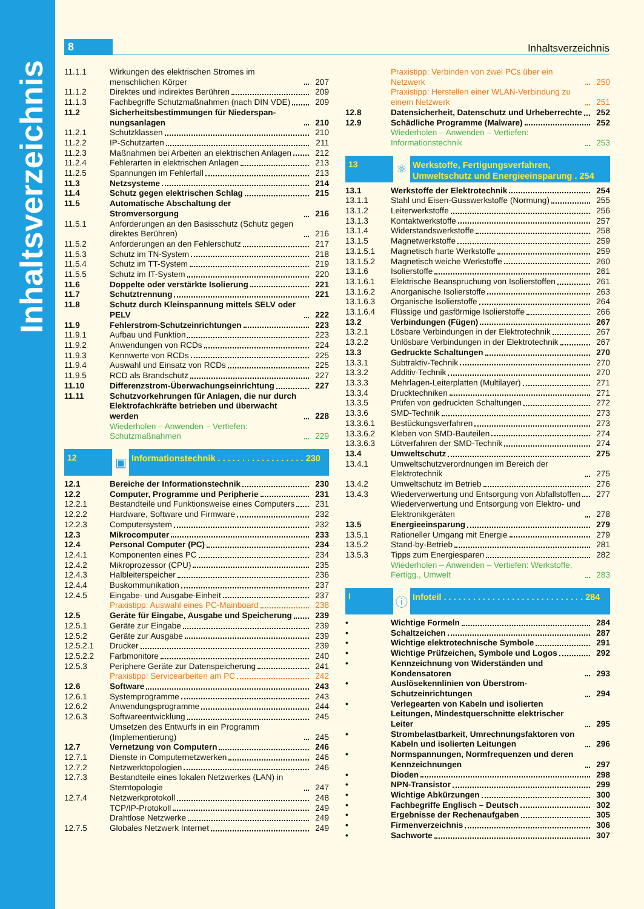Inhaltsverzeichnis
8
Inhaltsverzeichnis
| 11.1.1 | Wirkungen des elektrischen Stromes im menschlichen Körper | 207 |
| 11.1.2 | Direktes und indirektes Berühren | 209 |
| 11.1.3 | Fachbegriffe Schutzmaßnahmen (nach DIN VDE) | 209 |
| 11.2 | Sicherheitsbestimmungen für Niederspan­nungsanlagen | 210 |
| 11.2.1 | Schutzklassen | 210 |
| 11.2.2 | IP-Schutzarten | 211 |
| 11.2.3 | Maßnahmen bei Arbeiten an elektrischen Anlagen | 212 |
| 11.2.4 | Fehlerarten in elektrischen Anlagen | 213 |
| 11.2.5 | Spannungen im Fehlerfall | 213 |
| 11.3 | Netzsysteme | 214 |
| 11.4 | Schutz gegen elektrischen Schlag | 215 |
| 11.5 | Automatische Abschaltung der Stromversorgung | 216 |
| 11.5.1 | Anforderungen an den Basisschutz (Schutz gegen direktes Berühren) | 216 |
| 11.5.2 | Anforderungen an den Fehlerschutz | 217 |
| 11.5.3 | Schutz im TN-System | 218 |
| 11.5.4 | Schutz im TT-System | 219 |
| 11.5.5 | Schutz im IT-System | 220 |
| 11.6 | Doppelte oder verstärkte Isolierung | 221 |
| 11.7 | Schutztrennung | 221 |
| 11.8 | Schutz durch Kleinspannung mittels SELV oder PELV | 222 |
| 11.9 | Fehlerstrom-Schutzeinrichtungen | 223 |
| 11.9.1 | Aufbau und Funktion | 223 |
| 11.9.2 | Anwendungen von RCDs | 224 |
| 11.9.3 | Kennwerte von RCDs | 225 |
| 11.9.4 | Auswahl und Einsatz von RCDs | 225 |
| 11.9.5 | RCD als Brandschutz | 227 |
| 11.10 | Differenzstrom-Überwachungseinrichtung | 227 |
| 11.11 | Schutzvorkehrungen für Anlagen, die nur durch Elektrofachkräfte betrieben und überwacht werden | 228 |
| | Wiederholen – Anwenden – Vertiefen: Schutzmaßnahmen | 229 |
12
▣
Informationstechnik . . . . . . . . . . . . . . . . . . 230
| 12.1 | Bereiche der Informationstechnik | 230 |
| 12.2 | Computer, Programme und Peripherie | 231 |
| 12.2.1 | Bestandteile und Funktionsweise eines Computers | 231 |
| 12.2.2 | Hardware, Software und Firmware | 232 |
| 12.2.3 | Computersystem | 232 |
| 12.3 | Mikrocomputer | 233 |
| 12.4 | Personal Computer (PC) | 234 |
| 12.4.1 | Komponenten eines PC | 234 |
| 12.4.2 | Mikroprozessor (CPU) | 235 |
| 12.4.3 | Halbleiterspeicher | 236 |
| 12.4.4 | Buskommunikation | 237 |
| 12.4.5 | Eingabe- und Ausgabe-Einheit | 237 |
| | Praxistipp: Auswahl eines PC-Mainboard | 238 |
| 12.5 | Geräte für Eingabe, Ausgabe und Speicherung | 239 |
| 12.5.1 | Geräte zur Eingabe | 239 |
| 12.5.2 | Geräte zur Ausgabe | 239 |
| 12.5.2.1 | Drucker | 239 |
| 12.5.2.2 | Farbmonitore | 240 |
| 12.5.3 | Periphere Geräte zur Datenspeicherung | 241 |
| | Praxistipp: Servicearbeiten am PC | 242 |
| 12.6 | Software | 243 |
| 12.6.1 | Systemprogramme | 243 |
| 12.6.2 | Anwendungsprogramme | 244 |
| 12.6.3 | Softwareentwicklung | 245 |
| | Umsetzen des Entwurfs in ein Programm (Implementierung) | 245 |
| 12.7 | Vernetzung von Computern | 246 |
| 12.7.1 | Dienste in Computernetzwerken | 246 |
| 12.7.2 | Netzwerktopologien | 246 |
| 12.7.3 | Bestandteile eines lokalen Netzwerkes (LAN) in Sterntopologie | 247 |
| 12.7.4 | Netzwerkprotokoll | 248 |
| | TCP/IP-Protokoll | 249 |
| | Drahtlose Netzwerke | 249 |
| 12.7.5 | Globales Netzwerk Internet | 249 |
| | Praxistipp: Verbinden von zwei PCs über ein Netzwerk | 250 |
| | Praxistipp: Herstellen einer WLAN-Verbindung zu einem Netzwerk | 251 |
| 12.8 | Datensicherheit, Datenschutz und Urheberrechte | 252 |
| 12.9 | Schädliche Programme (Malware) | 252 |
| | Wiederholen – Anwenden – Vertiefen: Informationstechnik | 253 |
13
⚛
Werkstoffe, Fertigungsverfahren, Umweltschutz und Energieeinsparung . 254
| 13.1 | Werkstoffe der Elektrotechnik | 254 |
| 13.1.1 | Stahl und Eisen-Gusswerkstoffe (Normung) | 255 |
| 13.1.2 | Leiterwerkstoffe | 256 |
| 13.1.3 | Kontaktwerkstoffe | 257 |
| 13.1.4 | Widerstandswerkstoffe | 258 |
| 13.1.5 | Magnetwerkstoffe | 259 |
| 13.1.5.1 | Magnetisch harte Werkstoffe | 259 |
| 13.1.5.2 | Magnetisch weiche Werkstoffe | 260 |
| 13.1.6 | Isolierstoffe | 261 |
| 13.1.6.1 | Elektrische Beanspruchung von Isolierstoffen | 261 |
| 13.1.6.2 | Anorganische Isolierstoffe | 263 |
| 13.1.6.3 | Organische Isolierstoffe | 264 |
| 13.1.6.4 | Flüssige und gasförmige Isolierstoffe | 266 |
| 13.2 | Verbindungen (Fügen) | 267 |
| 13.2.1 | Lösbare Verbindungen in der Elektrotechnik | 267 |
| 13.2.2 | Unlösbare Verbindungen in der Elektrotechnik | 267 |
| 13.3 | Gedruckte Schaltungen | 270 |
| 13.3.1 | Subtraktiv-Technik | 270 |
| 13.3.2 | Additiv-Technik | 270 |
| 13.3.3 | Mehrlagen-Leiterplatten (Multilayer) | 271 |
| 13.3.4 | Drucktechniken | 271 |
| 13.3.5 | Prüfen von gedruckten Schaltungen | 272 |
| 13.3.6 | SMD-Technik | 273 |
| 13.3.6.1 | Bestückungsverfahren | 273 |
| 13.3.6.2 | Kleben von SMD-Bauteilen | 274 |
| 13.3.6.3 | Lötverfahren der SMD-Technik | 274 |
| 13.4 | Umweltschutz | 275 |
| 13.4.1 | Umweltschutzverordnungen im Bereich der Elektrotechnik | 275 |
| 13.4.2 | Umweltschutz im Betrieb | 276 |
| 13.4.3 | Wiederverwertung und Entsorgung von Abfallstoffen | 277 |
| | Wiederverwertung und Entsorgung von Elektro- und Elektronikgeräten | 278 |
| 13.5 | Energieeinsparung | 279 |
| 13.5.1 | Rationeller Umgang mit Energie | 279 |
| 13.5.2 | Stand-by-Betrieb | 281 |
| 13.5.3 | Tipps zum Energiesparen | 282 |
| | Wiederholen – Anwenden – Vertiefen: Werkstoffe, Fertigg., Umwelt | 283 |
I
ⓘ
Infoteil . . . . . . . . . . . . . . . . . . . . . . . . . . . . . 284
| • | Wichtige Formeln | 284 |
| • | Schaltzeichen | 287 |
| • | Wichtige elektrotechnische Symbole | 291 |
| • | Wichtige Prüfzeichen, Symbole und Logos | 292 |
| • | Kennzeichnung von Widerständen und Kondensatoren | 293 |
| • | Auslösekennlinien von Überstrom-Schutzeinrichtungen | 294 |
| • | Verlegearten von Kabeln und isolierten Leitungen, Mindestquerschnitte elektrischer Leiter | 295 |
| • | Strombelastbarkeit, Umrechnungsfaktoren von Kabeln und isolierten Leitungen | 296 |
| • | Normspannungen, Normfrequenzen und deren Kennzeichnungen | 297 |
| • | Dioden | 298 |
| • | NPN-Transistor | 299 |
| • | Wichtige Abkürzungen | 300 |
| • | Fachbegriffe Englisch – Deutsch | 302 |
| • | Ergebnisse der Rechenaufgaben | 305 |
| • | Firmenverzeichnis | 306 |
| • | Sachworte | 307 |